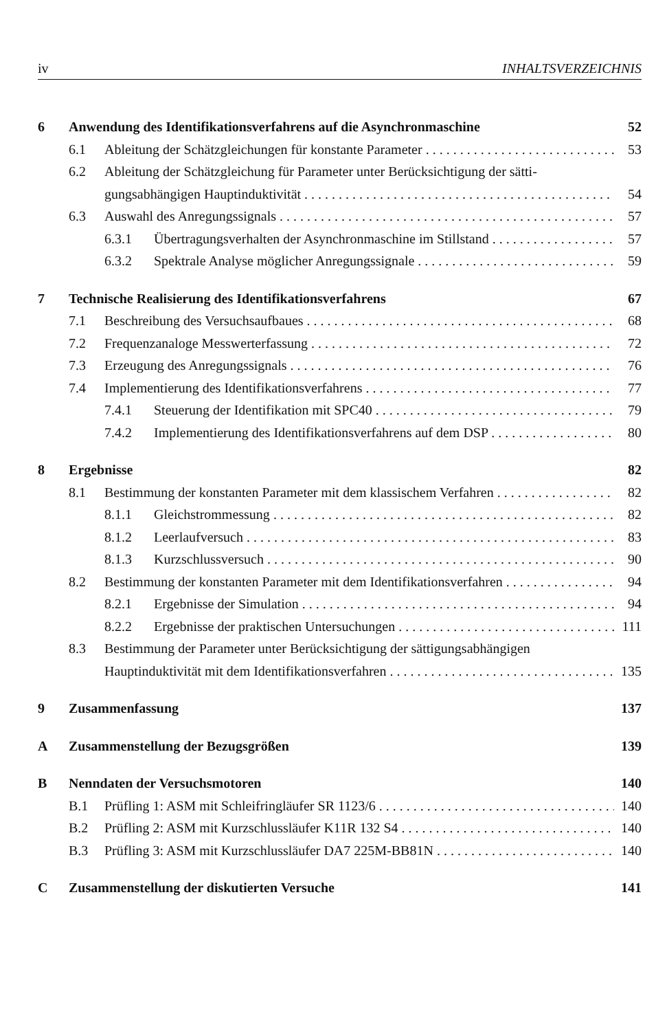iv INHALTSVERZEICHNIS
6 Anwendung des Identifikationsverfahrens auf die Asynchronmaschine 52
6.1 Ableitung der Schätzgleichungen für konstante Parameter 53
6.2 Ableitung der Schätzgleichung für Parameter unter Berücksichtigung der sätti-
gungsabhängigen Hauptinduktivität 54
6.3 Auswahl des Anregungssignals 57
6.3.1 Übertragungsverhalten der Asynchronmaschine im Stillstand 57
6.3.2 Spektrale Analyse möglicher Anregungssignale 59
7 Technische Realisierung des Identifikationsverfahrens 67
7.1 Beschreibung des Versuchsaufbaues 68
7.2 Frequenzanaloge Messwerterfassung 72
7.3 Erzeugung des Anregungssignals 76
7.4 Implementierung des Identifikationsverfahrens 77
7.4.1 Steuerung der Identifikation mit SPC40 79
7.4.2 Implementierung des Identifikationsverfahrens auf dem DSP 80
8 Ergebnisse 82
8.1 Bestimmung der konstanten Parameter mit dem klassischem Verfahren 82
8.1.1 Gleichstrommessung 82
8.1.2 Leerlaufversuch 83
8.1.3 Kurzschlussversuch 90
8.2 Bestimmung der konstanten Parameter mit dem Identifikationsverfahren 94
8.2.1 Ergebnisse der Simulation 94
8.2.2 Ergebnisse der praktischen Untersuchungen 111
8.3 Bestimmung der Parameter unter Berücksichtigung der sättigungsabhängigen
Hauptinduktivität mit dem Identifikationsverfahren 135
9 Zusammenfassung 137
A Zusammenstellung der Bezugsgrößen 139
B Nenndaten der Versuchsmotoren 140
B.1 Prüfling 1: ASM mit Schleifringläufer SR 1123/6 140
B.2 Prüfling 2: ASM mit Kurzschlussläufer K11R 132 S4 140
B.3 Prüfling 3: ASM mit Kurzschlussläufer DA7 225M-BB81N 140
C Zusammenstellung der diskutierten Versuche 141